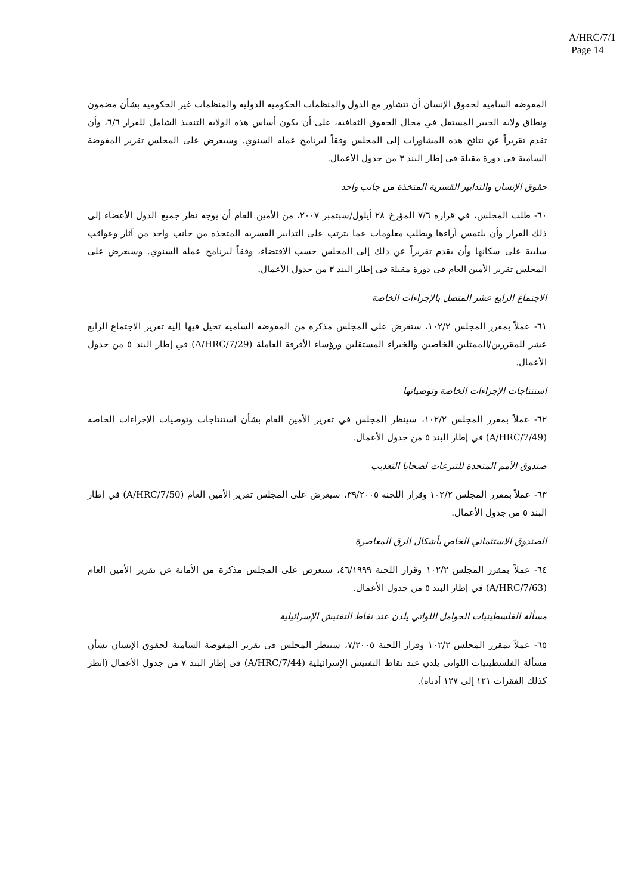A/HRC/7/1
Page 14
المفوضة السامية لحقوق الإنسان أن تتشاور مع الدول والمنظمات الحكومية الدولية والمنظمات غير الحكومية بشأن مضمون ونطاق ولاية الخبير المستقل في مجال الحقوق الثقافية، على أن يكون أساس هذه الولاية التنفيذ الشامل للقرار ٦/٦، وأن تقدم تقريراً عن نتائج هذه المشاورات إلى المجلس وفقاً لبرنامج عمله السنوي. وسيعرض على المجلس تقرير المفوضة السامية في دورة مقبلة في إطار البند ٣ من جدول الأعمال.
حقوق الإنسان والتدابير القسرية المتخذة من جانب واحد
٦٠- طلب المجلس، في قراره ٧/٦ المؤرخ ٢٨ أيلول/سبتمبر ٢٠٠٧، من الأمين العام أن يوجه نظر جميع الدول الأعضاء إلى ذلك القرار وأن يلتمس آراءها ويطلب معلومات عما يترتب على التدابير القسرية المتخذة من جانب واحد من آثار وعواقب سلبية على سكانها وأن يقدم تقريراً عن ذلك إلى المجلس حسب الاقتضاء، وفقاً لبرنامج عمله السنوي. وسيعرض على المجلس تقرير الأمين العام في دورة مقبلة في إطار البند ٣ من جدول الأعمال.
الاجتماع الرابع عشر المتصل بالإجراءات الخاصة
٦١- عملاً بمقرر المجلس ١٠٢/٢، ستعرض على المجلس مذكرة من المفوضة السامية تحيل فيها إليه تقرير الاجتماع الرابع عشر للمقررين/الممثلين الخاصين والخبراء المستقلين ورؤساء الأفرقة العاملة (A/HRC/7/29) في إطار البند ٥ من جدول الأعمال.
استنتاجات الإجراءات الخاصة وتوصياتها
٦٢- عملاً بمقرر المجلس ١٠٢/٢، سينظر المجلس في تقرير الأمين العام بشأن استنتاجات وتوصيات الإجراءات الخاصة (A/HRC/7/49) في إطار البند ٥ من جدول الأعمال.
صندوق الأمم المتحدة للتبرعات لضحايا التعذيب
٦٣- عملاً بمقرر المجلس ١٠٢/٢ وقرار اللجنة ٣٩/٢٠٠٥، سيعرض على المجلس تقرير الأمين العام (A/HRC/7/50) في إطار البند ٥ من جدول الأعمال.
الصندوق الاستئماني الخاص بأشكال الرق المعاصرة
٦٤- عملاً بمقرر المجلس ١٠٢/٢ وقرار اللجنة ٤٦/١٩٩٩، ستعرض على المجلس مذكرة من الأمانة عن تقرير الأمين العام (A/HRC/7/63) في إطار البند ٥ من جدول الأعمال.
مسألة الفلسطينيات الحوامل اللواتي يلدن عند نقاط التفتيش الإسرائيلية
٦٥- عملاً بمقرر المجلس ١٠٢/٢ وقرار اللجنة ٧/٢٠٠٥، سينظر المجلس في تقرير المفوضة السامية لحقوق الإنسان بشأن مسألة الفلسطينيات اللواتي يلدن عند نقاط التفتيش الإسرائيلية (A/HRC/7/44) في إطار البند ٧ من جدول الأعمال (انظر كذلك الفقرات ١٢١ إلى ١٢٧ أدناه).